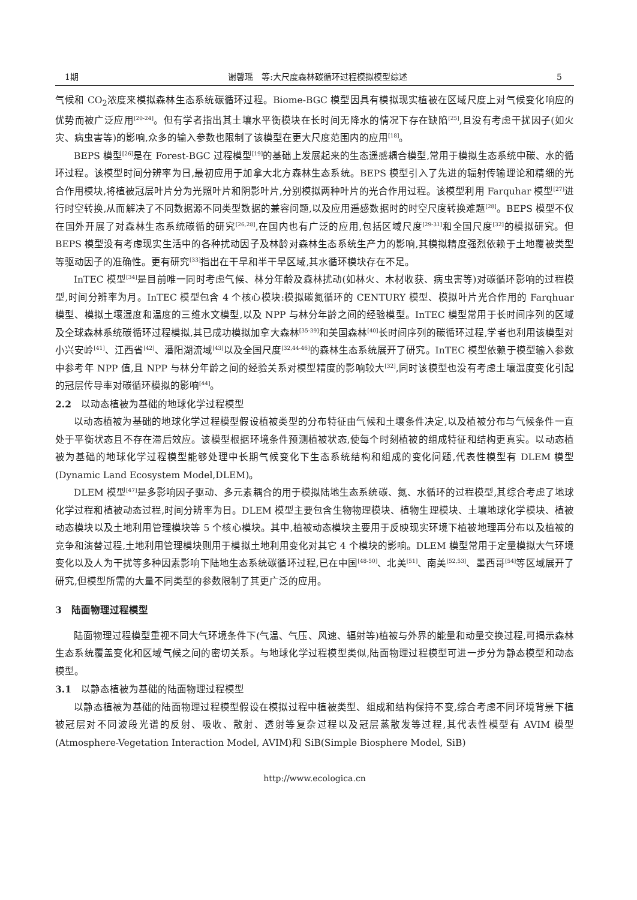1期 谢馨瑶　等:大尺度森林碳循环过程模拟模型综述 5
气候和 CO<sub>2</sub>浓度来模拟森林生态系统碳循环过程。Biome-BGC 模型因具有模拟现实植被在区域尺度上对气候变化响应的优势而被广泛应用<sup>[20-24]</sup>。但有学者指出其土壤水平衡模块在长时间无降水的情况下存在缺陷<sup>[25]</sup>,且没有考虑干扰因子(如火灾、病虫害等)的影响,众多的输入参数也限制了该模型在更大尺度范围内的应用<sup>[18]</sup>。
BEPS 模型<sup>[26]</sup>是在 Forest-BGC 过程模型<sup>[19]</sup>的基础上发展起来的生态遥感耦合模型,常用于模拟生态系统中碳、水的循环过程。该模型时间分辨率为日,最初应用于加拿大北方森林生态系统。BEPS 模型引入了先进的辐射传输理论和精细的光合作用模块,将植被冠层叶片分为光照叶片和阴影叶片,分别模拟两种叶片的光合作用过程。该模型利用 Farquhar 模型<sup>[27]</sup>进行时空转换,从而解决了不同数据源不同类型数据的兼容问题,以及应用遥感数据时的时空尺度转换难题<sup>[28]</sup>。BEPS 模型不仅在国外开展了对森林生态系统碳循的研究<sup>[26,28]</sup>,在国内也有广泛的应用,包括区域尺度<sup>[29-31]</sup>和全国尺度<sup>[32]</sup>的模拟研究。但 BEPS 模型没有考虑现实生活中的各种扰动因子及林龄对森林生态系统生产力的影响,其模拟精度强烈依赖于土地覆被类型等驱动因子的准确性。更有研究<sup>[33]</sup>指出在干旱和半干旱区域,其水循环模块存在不足。
InTEC 模型<sup>[34]</sup>是目前唯一同时考虑气候、林分年龄及森林扰动(如林火、木材收获、病虫害等)对碳循环影响的过程模型,时间分辨率为月。InTEC 模型包含 4 个核心模块:模拟碳氮循环的 CENTURY 模型、模拟叶片光合作用的 Farqhuar 模型、模拟土壤湿度和温度的三维水文模型,以及 NPP 与林分年龄之间的经验模型。InTEC 模型常用于长时间序列的区域及全球森林系统碳循环过程模拟,其已成功模拟加拿大森林<sup>[35-39]</sup>和美国森林<sup>[40]</sup>长时间序列的碳循环过程,学者也利用该模型对小兴安岭<sup>[41]</sup>、江西省<sup>[42]</sup>、潘阳湖流域<sup>[43]</sup>以及全国尺度<sup>[32,44-46]</sup>的森林生态系统展开了研究。InTEC 模型依赖于模型输入参数中参考年 NPP 值,且 NPP 与林分年龄之间的经验关系对模型精度的影响较大<sup>[32]</sup>,同时该模型也没有考虑土壤湿度变化引起的冠层传导率对碳循环模拟的影响<sup>[44]</sup>。
2.2　以动态植被为基础的地球化学过程模型
以动态植被为基础的地球化学过程模型假设植被类型的分布特征由气候和土壤条件决定,以及植被分布与气候条件一直处于平衡状态且不存在滞后效应。该模型根据环境条件预测植被状态,使每个时刻植被的组成特征和结构更真实。以动态植被为基础的地球化学过程模型能够处理中长期气候变化下生态系统结构和组成的变化问题,代表性模型有 DLEM 模型(Dynamic Land Ecosystem Model,DLEM)。
DLEM 模型<sup>[47]</sup>是多影响因子驱动、多元素耦合的用于模拟陆地生态系统碳、氮、水循环的过程模型,其综合考虑了地球化学过程和植被动态过程,时间分辨率为日。DLEM 模型主要包含生物物理模块、植物生理模块、土壤地球化学模块、植被动态模块以及土地利用管理模块等 5 个核心模块。其中,植被动态模块主要用于反映现实环境下植被地理再分布以及植被的竞争和演替过程,土地利用管理模块则用于模拟土地利用变化对其它 4 个模块的影响。DLEM 模型常用于定量模拟大气环境变化以及人为干扰等多种因素影响下陆地生态系统碳循环过程,已在中国<sup>[48-50]</sup>、北美<sup>[51]</sup>、南美<sup>[52,53]</sup>、墨西哥<sup>[54]</sup>等区域展开了研究,但模型所需的大量不同类型的参数限制了其更广泛的应用。
3　陆面物理过程模型
陆面物理过程模型重视不同大气环境条件下(气温、气压、风速、辐射等)植被与外界的能量和动量交换过程,可揭示森林生态系统覆盖变化和区域气候之间的密切关系。与地球化学过程模型类似,陆面物理过程模型可进一步分为静态模型和动态模型。
3.1　以静态植被为基础的陆面物理过程模型
以静态植被为基础的陆面物理过程模型假设在模拟过程中植被类型、组成和结构保持不变,综合考虑不同环境背景下植被冠层对不同波段光谱的反射、吸收、散射、透射等复杂过程以及冠层蒸散发等过程,其代表性模型有 AVIM 模型(Atmosphere-Vegetation Interaction Model, AVIM)和 SiB(Simple Biosphere Model, SiB)
http://www.ecologica.cn